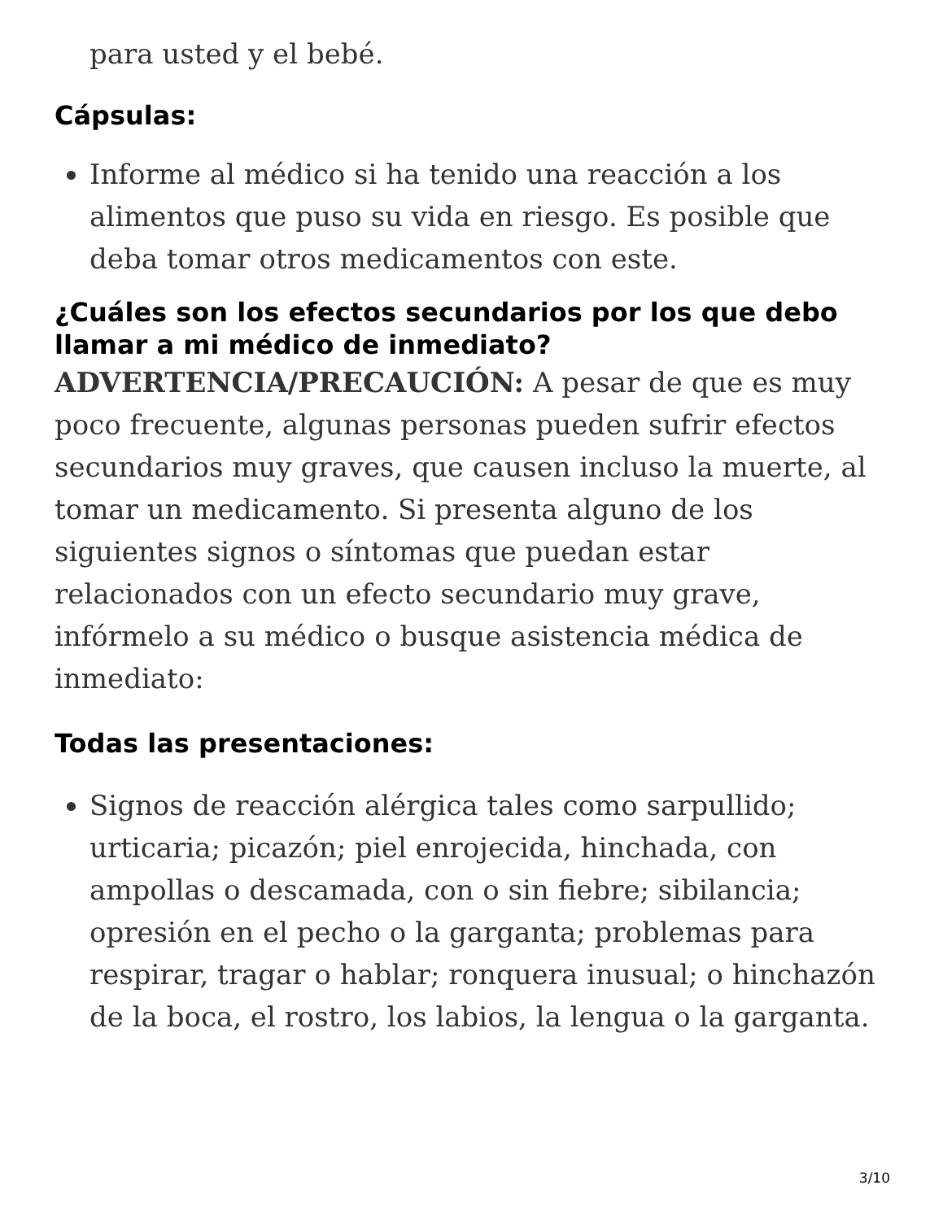para usted y el bebé.
Cápsulas:
Informe al médico si ha tenido una reacción a los alimentos que puso su vida en riesgo. Es posible que deba tomar otros medicamentos con este.
¿Cuáles son los efectos secundarios por los que debo llamar a mi médico de inmediato?
ADVERTENCIA/PRECAUCIÓN: A pesar de que es muy poco frecuente, algunas personas pueden sufrir efectos secundarios muy graves, que causen incluso la muerte, al tomar un medicamento. Si presenta alguno de los siguientes signos o síntomas que puedan estar relacionados con un efecto secundario muy grave, infórmelo a su médico o busque asistencia médica de inmediato:
Todas las presentaciones:
Signos de reacción alérgica tales como sarpullido; urticaria; picazón; piel enrojecida, hinchada, con ampollas o descamada, con o sin fiebre; sibilancia; opresión en el pecho o la garganta; problemas para respirar, tragar o hablar; ronquera inusual; o hinchazón de la boca, el rostro, los labios, la lengua o la garganta.
3/10